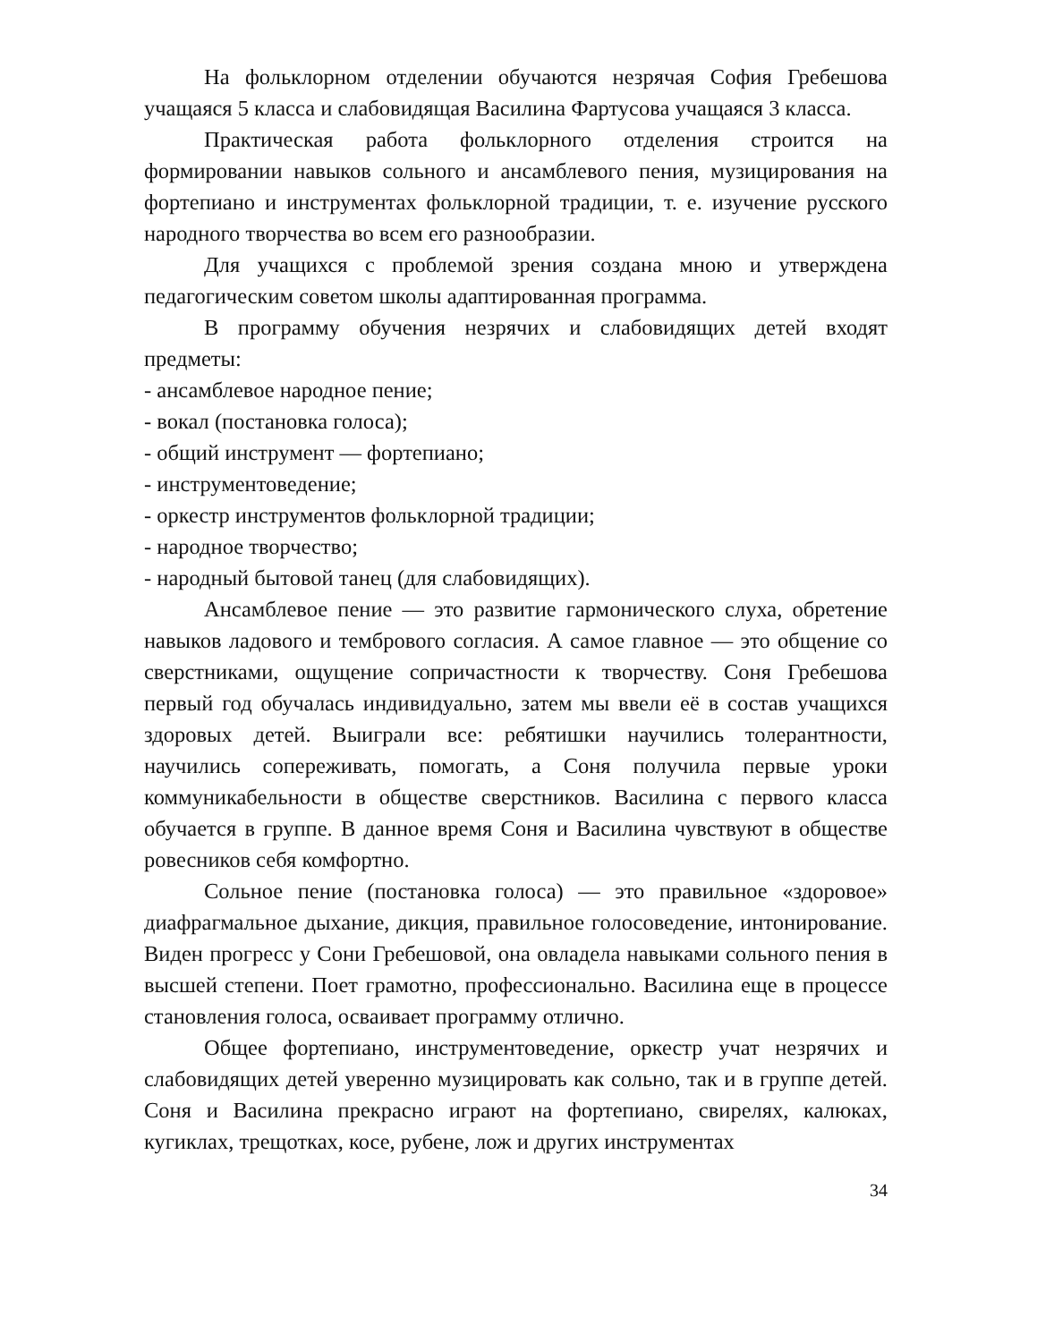На фольклорном отделении обучаются незрячая София Гребешова учащаяся 5 класса и слабовидящая Василина Фартусова учащаяся 3 класса.
Практическая работа фольклорного отделения строится на формировании навыков сольного и ансамблевого пения, музицирования на фортепиано и инструментах фольклорной традиции, т. е. изучение русского народного творчества во всем его разнообразии.
Для учащихся с проблемой зрения создана мною и утверждена педагогическим советом школы адаптированная программа.
В программу обучения незрячих и слабовидящих детей входят предметы:
- ансамблевое народное пение;
- вокал (постановка голоса);
- общий инструмент — фортепиано;
- инструментоведение;
- оркестр инструментов фольклорной традиции;
- народное творчество;
- народный бытовой танец (для слабовидящих).
Ансамблевое пение — это развитие гармонического слуха, обретение навыков ладового и тембрового согласия. А самое главное — это общение со сверстниками, ощущение сопричастности к творчеству. Соня Гребешова первый год обучалась индивидуально, затем мы ввели её в состав учащихся здоровых детей. Выиграли все: ребятишки научились толерантности, научились сопереживать, помогать, а Соня получила первые уроки коммуникабельности в обществе сверстников. Василина с первого класса обучается в группе. В данное время Соня и Василина чувствуют в обществе ровесников себя комфортно.
Сольное пение (постановка голоса) — это правильное «здоровое» диафрагмальное дыхание, дикция, правильное голосоведение, интонирование. Виден прогресс у Сони Гребешовой, она овладела навыками сольного пения в высшей степени. Поет грамотно, профессионально. Василина еще в процессе становления голоса, осваивает программу отлично.
Общее фортепиано, инструментоведение, оркестр учат незрячих и слабовидящих детей уверенно музицировать как сольно, так и в группе детей. Соня и Василина прекрасно играют на фортепиано, свирелях, калюках, кугиклах, трещотках, косе, рубене, лож и других инструментах
34